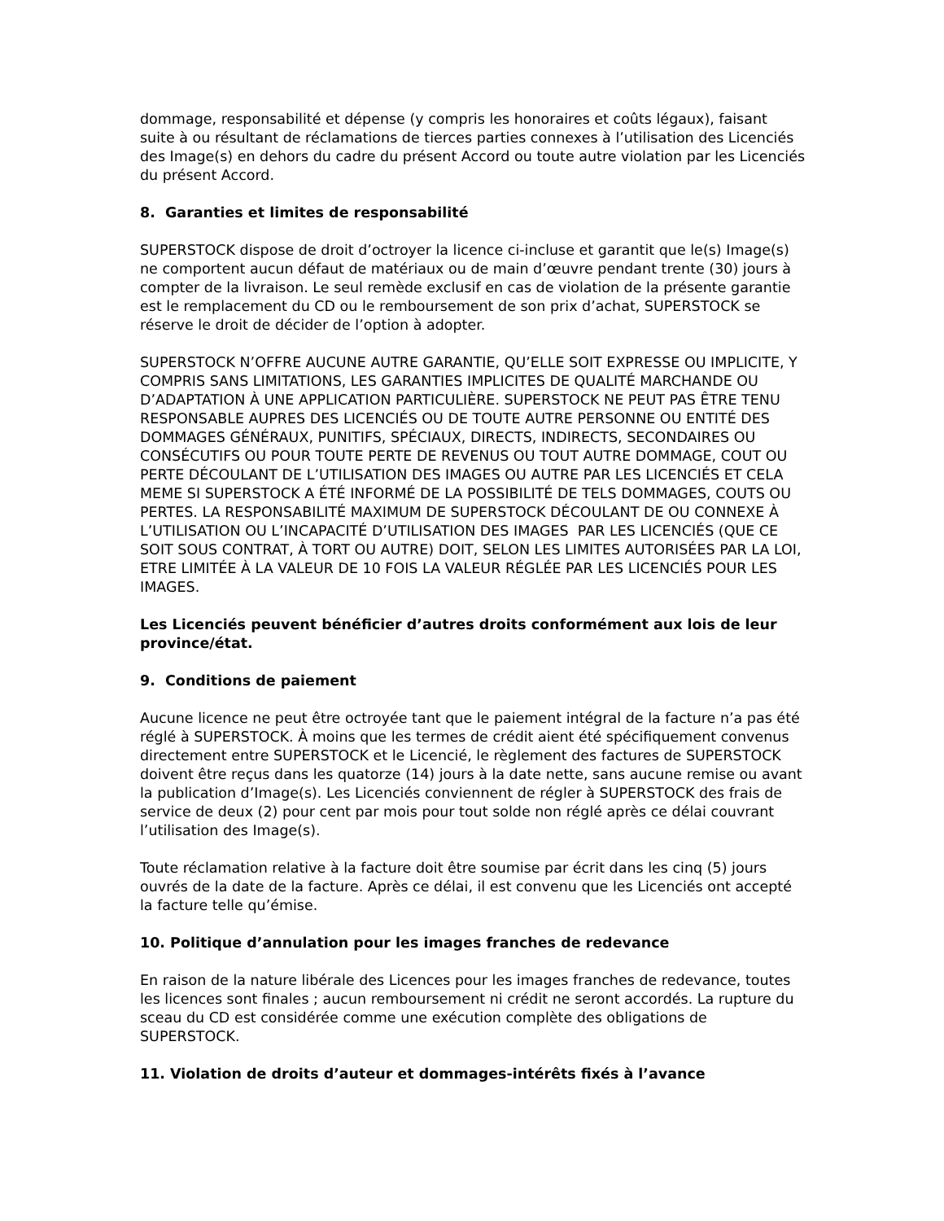dommage, responsabilité et dépense (y compris les honoraires et coûts légaux), faisant suite à ou résultant de réclamations de tierces parties connexes à l’utilisation des Licenciés des Image(s) en dehors du cadre du présent Accord ou toute autre violation par les Licenciés du présent Accord.
8. Garanties et limites de responsabilité
SUPERSTOCK dispose de droit d’octroyer la licence ci-incluse et garantit que le(s) Image(s) ne comportent aucun défaut de matériaux ou de main d’œuvre pendant trente (30) jours à compter de la livraison. Le seul remède exclusif en cas de violation de la présente garantie est le remplacement du CD ou le remboursement de son prix d’achat, SUPERSTOCK se réserve le droit de décider de l’option à adopter.
SUPERSTOCK N’OFFRE AUCUNE AUTRE GARANTIE, QU’ELLE SOIT EXPRESSE OU IMPLICITE, Y COMPRIS SANS LIMITATIONS, LES GARANTIES IMPLICITES DE QUALITÉ MARCHANDE OU D’ADAPTATION À UNE APPLICATION PARTICULIÈRE. SUPERSTOCK NE PEUT PAS ÊTRE TENU RESPONSABLE AUPRES DES LICENCIÉS OU DE TOUTE AUTRE PERSONNE OU ENTITÉ DES DOMMAGES GÉNÉRAUX, PUNITIFS, SPÉCIAUX, DIRECTS, INDIRECTS, SECONDAIRES OU CONSÉCUTIFS OU POUR TOUTE PERTE DE REVENUS OU TOUT AUTRE DOMMAGE, COUT OU PERTE DÉCOULANT DE L’UTILISATION DES IMAGES OU AUTRE PAR LES LICENCIÉS ET CELA MEME SI SUPERSTOCK A ÉTÉ INFORMÉ DE LA POSSIBILITÉ DE TELS DOMMAGES, COUTS OU PERTES. LA RESPONSABILITÉ MAXIMUM DE SUPERSTOCK DÉCOULANT DE OU CONNEXE À L’UTILISATION OU L’INCAPACITÉ D’UTILISATION DES IMAGES PAR LES LICENCIÉS (QUE CE SOIT SOUS CONTRAT, À TORT OU AUTRE) DOIT, SELON LES LIMITES AUTORISÉES PAR LA LOI, ETRE LIMITÉE À LA VALEUR DE 10 FOIS LA VALEUR RÉGLÉE PAR LES LICENCIÉS POUR LES IMAGES.
Les Licenciés peuvent bénéficier d’autres droits conformément aux lois de leur province/état.
9. Conditions de paiement
Aucune licence ne peut être octroyée tant que le paiement intégral de la facture n’a pas été réglé à SUPERSTOCK. À moins que les termes de crédit aient été spécifiquement convenus directement entre SUPERSTOCK et le Licencié, le règlement des factures de SUPERSTOCK doivent être reçus dans les quatorze (14) jours à la date nette, sans aucune remise ou avant la publication d’Image(s). Les Licenciés conviennent de régler à SUPERSTOCK des frais de service de deux (2) pour cent par mois pour tout solde non réglé après ce délai couvrant l’utilisation des Image(s).
Toute réclamation relative à la facture doit être soumise par écrit dans les cinq (5) jours ouvrés de la date de la facture. Après ce délai, il est convenu que les Licenciés ont accepté la facture telle qu’émise.
10. Politique d’annulation pour les images franches de redevance
En raison de la nature libérale des Licences pour les images franches de redevance, toutes les licences sont finales ; aucun remboursement ni crédit ne seront accordés. La rupture du sceau du CD est considérée comme une exécution complète des obligations de SUPERSTOCK.
11. Violation de droits d’auteur et dommages-intérêts fixés à l’avance